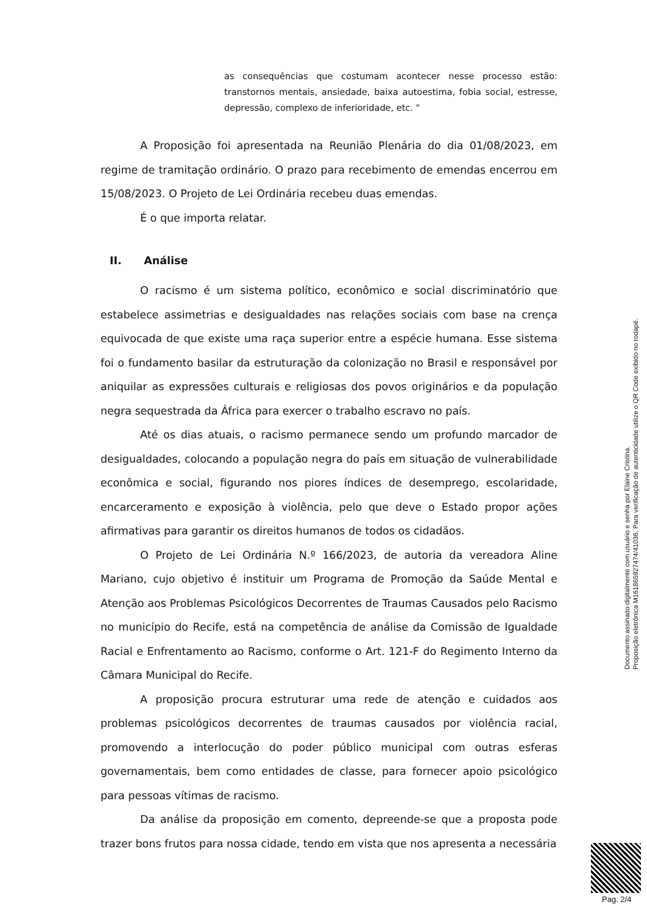as consequências que costumam acontecer nesse processo estão: transtornos mentais, ansiedade, baixa autoestima, fobia social, estresse, depressão, complexo de inferioridade, etc. "
A Proposição foi apresentada na Reunião Plenária do dia 01/08/2023, em regime de tramitação ordinário. O prazo para recebimento de emendas encerrou em 15/08/2023. O Projeto de Lei Ordinária recebeu duas emendas.
É o que importa relatar.
II. Análise
O racismo é um sistema político, econômico e social discriminatório que estabelece assimetrias e desigualdades nas relações sociais com base na crença equivocada de que existe uma raça superior entre a espécie humana. Esse sistema foi o fundamento basilar da estruturação da colonização no Brasil e responsável por aniquilar as expressões culturais e religiosas dos povos originários e da população negra sequestrada da África para exercer o trabalho escravo no país.
Até os dias atuais, o racismo permanece sendo um profundo marcador de desigualdades, colocando a população negra do país em situação de vulnerabilidade econômica e social, figurando nos piores índices de desemprego, escolaridade, encarceramento e exposição à violência, pelo que deve o Estado propor ações afirmativas para garantir os direitos humanos de todos os cidadãos.
O Projeto de Lei Ordinária N.º 166/2023, de autoria da vereadora Aline Mariano, cujo objetivo é instituir um Programa de Promoção da Saúde Mental e Atenção aos Problemas Psicológicos Decorrentes de Traumas Causados pelo Racismo no município do Recife, está na competência de análise da Comissão de Igualdade Racial e Enfrentamento ao Racismo, conforme o Art. 121-F do Regimento Interno da Câmara Municipal do Recife.
A proposição procura estruturar uma rede de atenção e cuidados aos problemas psicológicos decorrentes de traumas causados por violência racial, promovendo a interlocução do poder público municipal com outras esferas governamentais, bem como entidades de classe, para fornecer apoio psicológico para pessoas vítimas de racismo.
Da análise da proposição em comento, depreende-se que a proposta pode trazer bons frutos para nossa cidade, tendo em vista que nos apresenta a necessária
Documento assinado digitalmente com usuário e senha por Elaine Cristina.
Proposição eletrônica M161865927474/41036, Para verificação de autenticidade utilize o QR Code exibido no rodapé.
Pag. 2/4